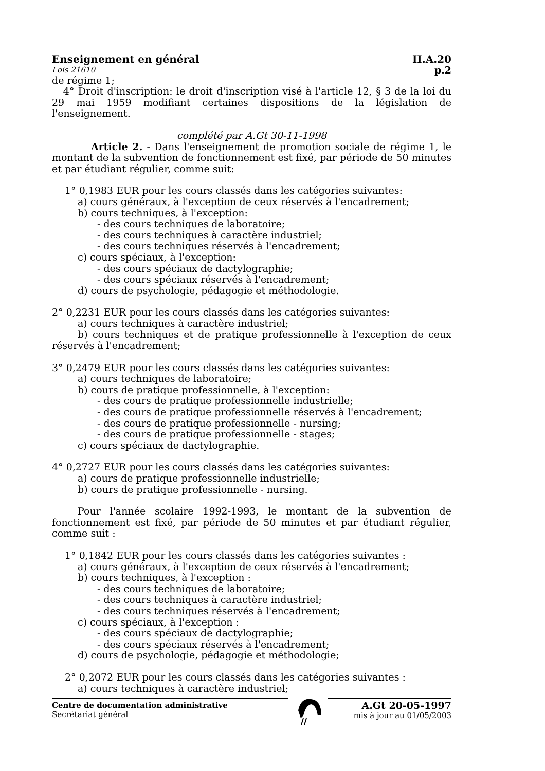Enseignement en général II.A.20
Lois 21610 p.2
de régime 1;
4° Droit d'inscription: le droit d'inscription visé à l'article 12, § 3 de la loi du 29 mai 1959 modifiant certaines dispositions de la législation de l'enseignement.
complété par A.Gt 30-11-1998
Article 2. - Dans l'enseignement de promotion sociale de régime 1, le montant de la subvention de fonctionnement est fixé, par période de 50 minutes et par étudiant régulier, comme suit:
1° 0,1983 EUR pour les cours classés dans les catégories suivantes:
a) cours généraux, à l'exception de ceux réservés à l'encadrement;
b) cours techniques, à l'exception:
- des cours techniques de laboratoire;
- des cours techniques à caractère industriel;
- des cours techniques réservés à l'encadrement;
c) cours spéciaux, à l'exception:
- des cours spéciaux de dactylographie;
- des cours spéciaux réservés à l'encadrement;
d) cours de psychologie, pédagogie et méthodologie.
2° 0,2231 EUR pour les cours classés dans les catégories suivantes:
a) cours techniques à caractère industriel;
b) cours techniques et de pratique professionnelle à l'exception de ceux réservés à l'encadrement;
3° 0,2479 EUR pour les cours classés dans les catégories suivantes:
a) cours techniques de laboratoire;
b) cours de pratique professionnelle, à l'exception:
- des cours de pratique professionnelle industrielle;
- des cours de pratique professionnelle réservés à l'encadrement;
- des cours de pratique professionnelle - nursing;
- des cours de pratique professionnelle - stages;
c) cours spéciaux de dactylographie.
4° 0,2727 EUR pour les cours classés dans les catégories suivantes:
a) cours de pratique professionnelle industrielle;
b) cours de pratique professionnelle - nursing.
Pour l'année scolaire 1992-1993, le montant de la subvention de fonctionnement est fixé, par période de 50 minutes et par étudiant régulier, comme suit :
1° 0,1842 EUR pour les cours classés dans les catégories suivantes :
a) cours généraux, à l'exception de ceux réservés à l'encadrement;
b) cours techniques, à l'exception :
- des cours techniques de laboratoire;
- des cours techniques à caractère industriel;
- des cours techniques réservés à l'encadrement;
c) cours spéciaux, à l'exception :
- des cours spéciaux de dactylographie;
- des cours spéciaux réservés à l'encadrement;
d) cours de psychologie, pédagogie et méthodologie;
2° 0,2072 EUR pour les cours classés dans les catégories suivantes :
a) cours techniques à caractère industriel;
Centre de documentation administrative
Secrétariat général
A.Gt 20-05-1997
mis à jour au 01/05/2003